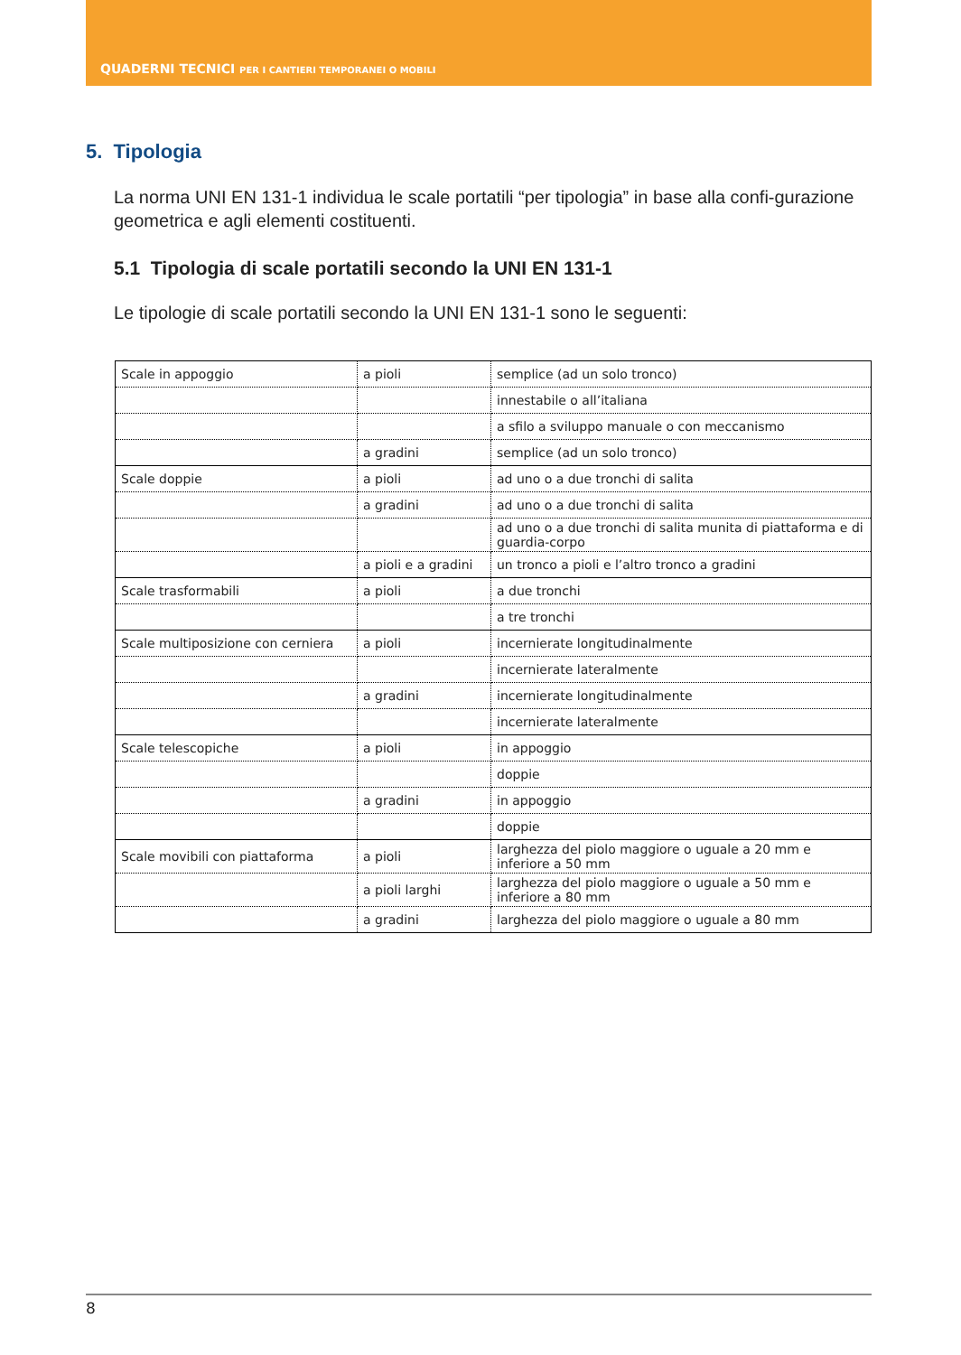QUADERNI TECNICI PER I CANTIERI TEMPORANEI O MOBILI
5. Tipologia
La norma UNI EN 131-1 individua le scale portatili “per tipologia” in base alla confi-gurazione geometrica e agli elementi costituenti.
5.1 Tipologia di scale portatili secondo la UNI EN 131-1
Le tipologie di scale portatili secondo la UNI EN 131-1 sono le seguenti:
| Scale in appoggio | a pioli | semplice (ad un solo tronco) |
| | | innestabile o all’italiana |
| | | a sfilo a sviluppo manuale o con meccanismo |
| | a gradini | semplice (ad un solo tronco) |
| Scale doppie | a pioli | ad uno o a due tronchi di salita |
| | a gradini | ad uno o a due tronchi di salita |
| | | ad uno o a due tronchi di salita munita di piattaforma e di guardia-corpo |
| | a pioli e a gradini | un tronco a pioli e l’altro tronco a gradini |
| Scale trasformabili | a pioli | a due tronchi |
| | | a tre tronchi |
| Scale multiposizione con cerniera | a pioli | incernierate longitudinalmente |
| | | incernierate lateralmente |
| | a gradini | incernierate longitudinalmente |
| | | incernierate lateralmente |
| Scale telescopiche | a pioli | in appoggio |
| | | doppie |
| | a gradini | in appoggio |
| | | doppie |
| Scale movibili con piattaforma | a pioli | larghezza del piolo maggiore o uguale a 20 mm e inferiore a 50 mm |
| | a pioli larghi | larghezza del piolo maggiore o uguale a 50 mm e inferiore a 80 mm |
| | a gradini | larghezza del piolo maggiore o uguale a 80 mm |
8